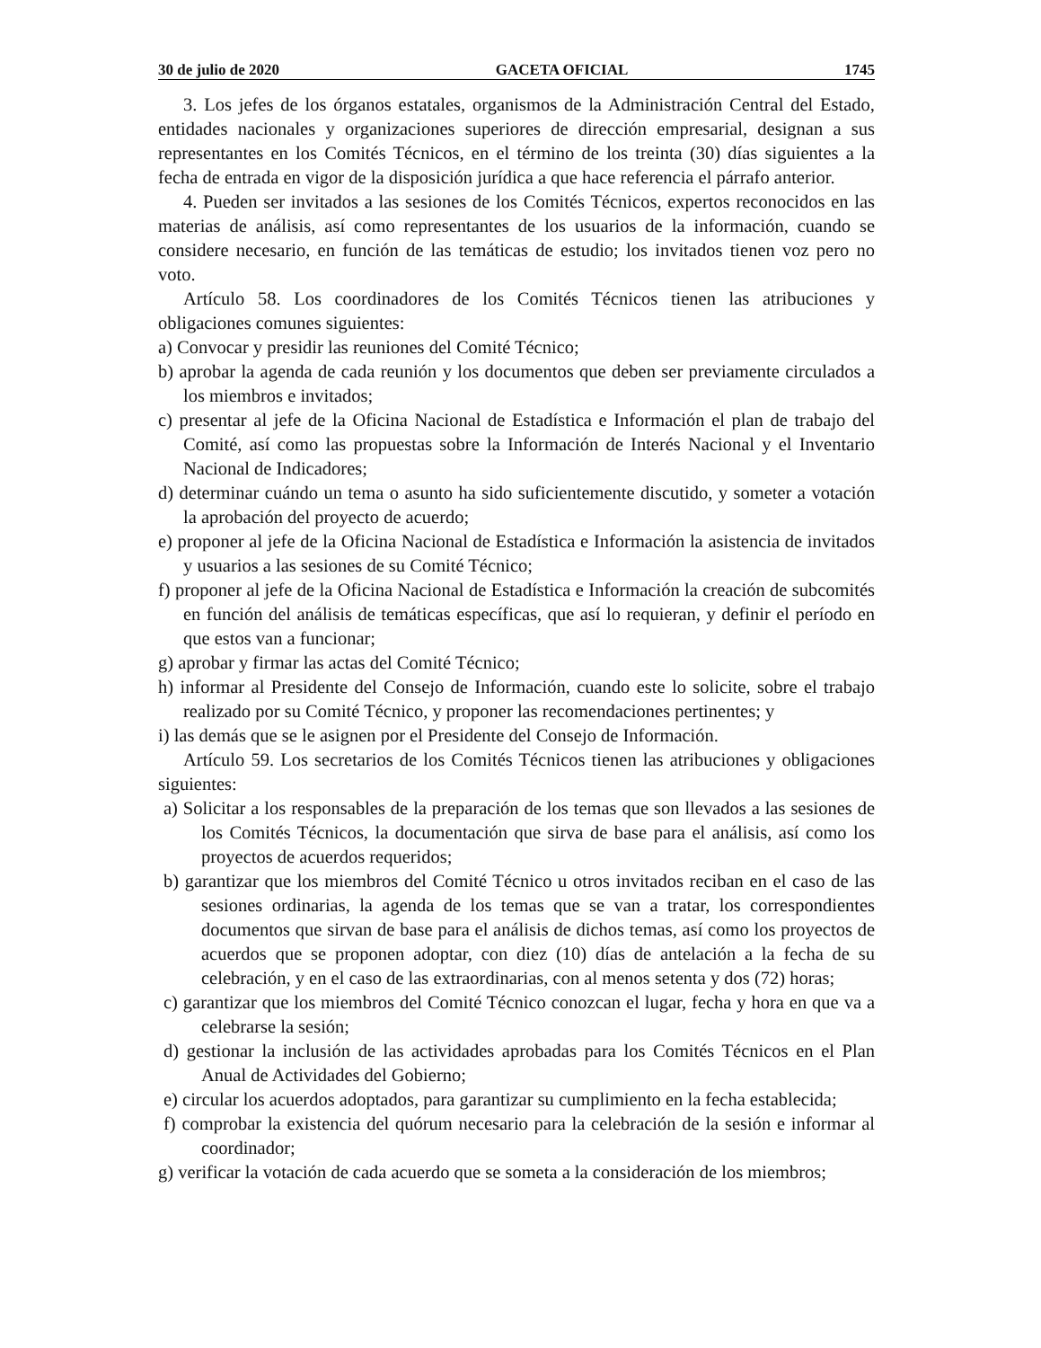30 de julio de 2020 GACETA OFICIAL 1745
3. Los jefes de los órganos estatales, organismos de la Administración Central del Estado, entidades nacionales y organizaciones superiores de dirección empresarial, designan a sus representantes en los Comités Técnicos, en el término de los treinta (30) días siguientes a la fecha de entrada en vigor de la disposición jurídica a que hace referencia el párrafo anterior.
4. Pueden ser invitados a las sesiones de los Comités Técnicos, expertos reconocidos en las materias de análisis, así como representantes de los usuarios de la información, cuando se considere necesario, en función de las temáticas de estudio; los invitados tienen voz pero no voto.
Artículo 58. Los coordinadores de los Comités Técnicos tienen las atribuciones y obligaciones comunes siguientes:
a) Convocar y presidir las reuniones del Comité Técnico;
b) aprobar la agenda de cada reunión y los documentos que deben ser previamente circulados a los miembros e invitados;
c) presentar al jefe de la Oficina Nacional de Estadística e Información el plan de trabajo del Comité, así como las propuestas sobre la Información de Interés Nacional y el Inventario Nacional de Indicadores;
d) determinar cuándo un tema o asunto ha sido suficientemente discutido, y someter a votación la aprobación del proyecto de acuerdo;
e) proponer al jefe de la Oficina Nacional de Estadística e Información la asistencia de invitados y usuarios a las sesiones de su Comité Técnico;
f) proponer al jefe de la Oficina Nacional de Estadística e Información la creación de subcomités en función del análisis de temáticas específicas, que así lo requieran, y definir el período en que estos van a funcionar;
g) aprobar y firmar las actas del Comité Técnico;
h) informar al Presidente del Consejo de Información, cuando este lo solicite, sobre el trabajo realizado por su Comité Técnico, y proponer las recomendaciones pertinentes; y
i) las demás que se le asignen por el Presidente del Consejo de Información.
Artículo 59. Los secretarios de los Comités Técnicos tienen las atribuciones y obligaciones siguientes:
a) Solicitar a los responsables de la preparación de los temas que son llevados a las sesiones de los Comités Técnicos, la documentación que sirva de base para el análisis, así como los proyectos de acuerdos requeridos;
b) garantizar que los miembros del Comité Técnico u otros invitados reciban en el caso de las sesiones ordinarias, la agenda de los temas que se van a tratar, los correspondientes documentos que sirvan de base para el análisis de dichos temas, así como los proyectos de acuerdos que se proponen adoptar, con diez (10) días de antelación a la fecha de su celebración, y en el caso de las extraordinarias, con al menos setenta y dos (72) horas;
c) garantizar que los miembros del Comité Técnico conozcan el lugar, fecha y hora en que va a celebrarse la sesión;
d) gestionar la inclusión de las actividades aprobadas para los Comités Técnicos en el Plan Anual de Actividades del Gobierno;
e) circular los acuerdos adoptados, para garantizar su cumplimiento en la fecha establecida;
f) comprobar la existencia del quórum necesario para la celebración de la sesión e informar al coordinador;
g) verificar la votación de cada acuerdo que se someta a la consideración de los miembros;